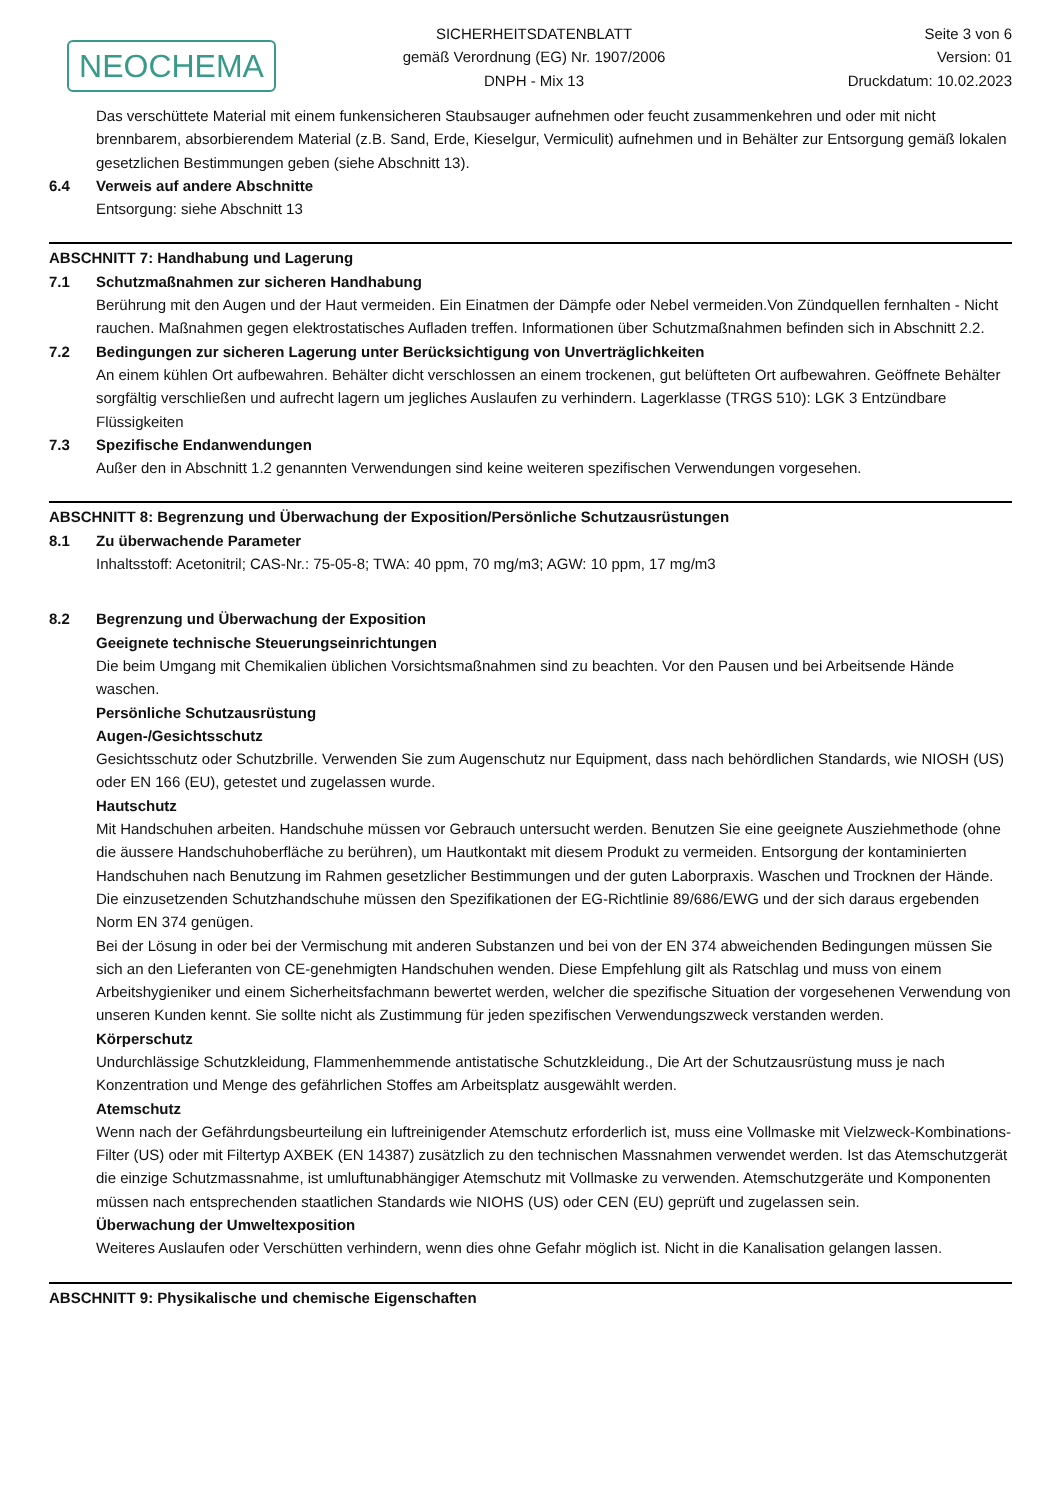NEOCHEMA
SICHERHEITSDATENBLATT
gemäß Verordnung (EG) Nr. 1907/2006
DNPH - Mix 13
Seite 3 von 6
Version: 01
Druckdatum: 10.02.2023
Das verschüttete Material mit einem funkensicheren Staubsauger aufnehmen oder feucht zusammenkehren und oder mit nicht brennbarem, absorbierendem Material (z.B. Sand, Erde, Kieselgur, Vermiculit) aufnehmen und in Behälter zur Entsorgung gemäß lokalen gesetzlichen Bestimmungen geben (siehe Abschnitt 13).
6.4 Verweis auf andere Abschnitte
Entsorgung: siehe Abschnitt 13
ABSCHNITT 7: Handhabung und Lagerung
7.1 Schutzmaßnahmen zur sicheren Handhabung
Berührung mit den Augen und der Haut vermeiden. Ein Einatmen der Dämpfe oder Nebel vermeiden.Von Zündquellen fernhalten - Nicht rauchen. Maßnahmen gegen elektrostatisches Aufladen treffen. Informationen über Schutzmaßnahmen befinden sich in Abschnitt 2.2.
7.2 Bedingungen zur sicheren Lagerung unter Berücksichtigung von Unverträglichkeiten
An einem kühlen Ort aufbewahren. Behälter dicht verschlossen an einem trockenen, gut belüfteten Ort aufbewahren. Geöffnete Behälter sorgfältig verschließen und aufrecht lagern um jegliches Auslaufen zu verhindern. Lagerklasse (TRGS 510): LGK 3 Entzündbare Flüssigkeiten
7.3 Spezifische Endanwendungen
Außer den in Abschnitt 1.2 genannten Verwendungen sind keine weiteren spezifischen Verwendungen vorgesehen.
ABSCHNITT 8: Begrenzung und Überwachung der Exposition/Persönliche Schutzausrüstungen
8.1 Zu überwachende Parameter
Inhaltsstoff: Acetonitril; CAS-Nr.: 75-05-8; TWA: 40 ppm, 70 mg/m3; AGW: 10 ppm, 17 mg/m3
8.2 Begrenzung und Überwachung der Exposition
Geeignete technische Steuerungseinrichtungen
Die beim Umgang mit Chemikalien üblichen Vorsichtsmaßnahmen sind zu beachten. Vor den Pausen und bei Arbeitsende Hände waschen.
Persönliche Schutzausrüstung
Augen-/Gesichtsschutz
Gesichtsschutz oder Schutzbrille. Verwenden Sie zum Augenschutz nur Equipment, dass nach behördlichen Standards, wie NIOSH (US) oder EN 166 (EU), getestet und zugelassen wurde.
Hautschutz
Mit Handschuhen arbeiten. Handschuhe müssen vor Gebrauch untersucht werden. Benutzen Sie eine geeignete Ausziehmethode (ohne die äussere Handschuhoberfläche zu berühren), um Hautkontakt mit diesem Produkt zu vermeiden. Entsorgung der kontaminierten Handschuhen nach Benutzung im Rahmen gesetzlicher Bestimmungen und der guten Laborpraxis. Waschen und Trocknen der Hände.
Die einzusetzenden Schutzhandschuhe müssen den Spezifikationen der EG-Richtlinie 89/686/EWG und der sich daraus ergebenden Norm EN 374 genügen.
Bei der Lösung in oder bei der Vermischung mit anderen Substanzen und bei von der EN 374 abweichenden Bedingungen müssen Sie sich an den Lieferanten von CE-genehmigten Handschuhen wenden. Diese Empfehlung gilt als Ratschlag und muss von einem Arbeitshygieniker und einem Sicherheitsfachmann bewertet werden, welcher die spezifische Situation der vorgesehenen Verwendung von unseren Kunden kennt. Sie sollte nicht als Zustimmung für jeden spezifischen Verwendungszweck verstanden werden.
Körperschutz
Undurchlässige Schutzkleidung, Flammenhemmende antistatische Schutzkleidung., Die Art der Schutzausrüstung muss je nach Konzentration und Menge des gefährlichen Stoffes am Arbeitsplatz ausgewählt werden.
Atemschutz
Wenn nach der Gefährdungsbeurteilung ein luftreinigender Atemschutz erforderlich ist, muss eine Vollmaske mit Vielzweck-Kombinations-Filter (US) oder mit Filtertyp AXBEK (EN 14387) zusätzlich zu den technischen Massnahmen verwendet werden. Ist das Atemschutzgerät die einzige Schutzmassnahme, ist umluftunabhängiger Atemschutz mit Vollmaske zu verwenden. Atemschutzgeräte und Komponenten müssen nach entsprechenden staatlichen Standards wie NIOHS (US) oder CEN (EU) geprüft und zugelassen sein.
Überwachung der Umweltexposition
Weiteres Auslaufen oder Verschütten verhindern, wenn dies ohne Gefahr möglich ist. Nicht in die Kanalisation gelangen lassen.
ABSCHNITT 9: Physikalische und chemische Eigenschaften